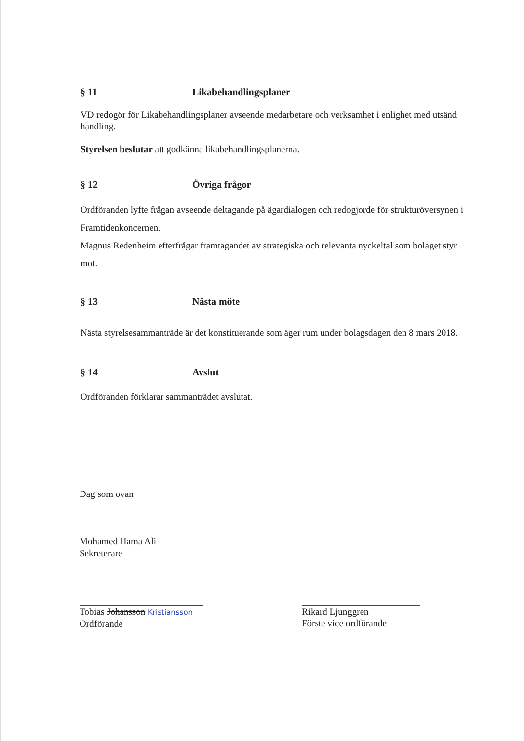§ 11 Likabehandlingsplaner
VD redogör för Likabehandlingsplaner avseende medarbetare och verksamhet i enlighet med utsänd handling.
Styrelsen beslutar att godkänna likabehandlingsplanerna.
§ 12 Övriga frågor
Ordföranden lyfte frågan avseende deltagande på ägardialogen och redogjorde för strukturöversynen i Framtidenkoncernen.
Magnus Redenheim efterfrågar framtagandet av strategiska och relevanta nyckeltal som bolaget styr mot.
§ 13 Nästa möte
Nästa styrelsesammanträde är det konstituerande som äger rum under bolagsdagen den 8 mars 2018.
§ 14 Avslut
Ordföranden förklarar sammanträdet avslutat.
Dag som ovan
Mohamed Hama Ali
Sekreterare
Tobias Johansson Kristiansson
Ordförande
Rikard Ljunggren
Förste vice ordförande